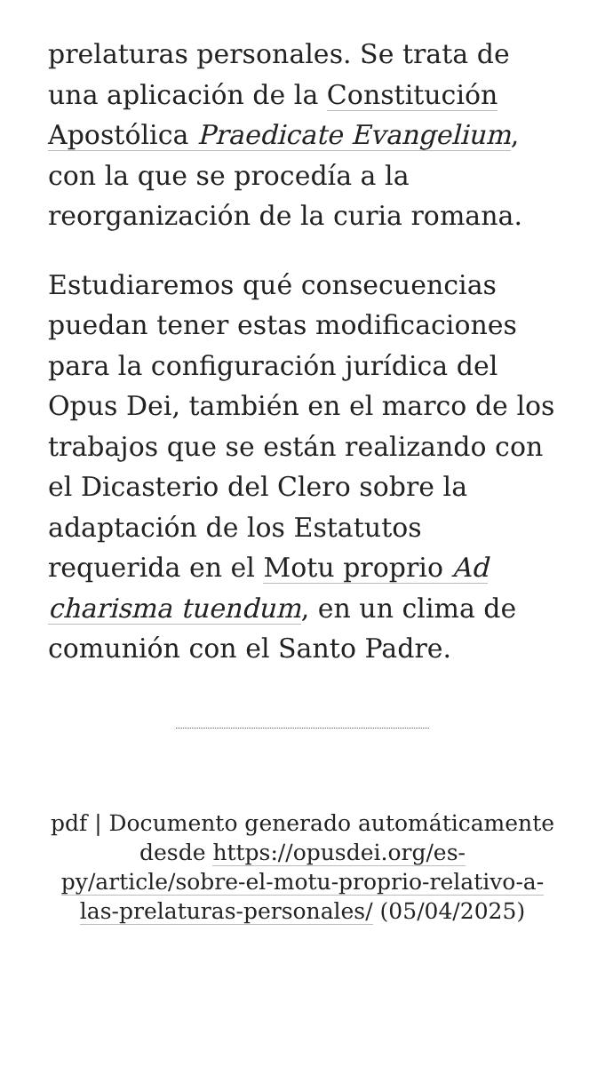prelaturas personales. Se trata de una aplicación de la Constitución Apostólica Praedicate Evangelium, con la que se procedía a la reorganización de la curia romana.
Estudiaremos qué consecuencias puedan tener estas modificaciones para la configuración jurídica del Opus Dei, también en el marco de los trabajos que se están realizando con el Dicasterio del Clero sobre la adaptación de los Estatutos requerida en el Motu proprio Ad charisma tuendum, en un clima de comunión con el Santo Padre.
pdf | Documento generado automáticamente desde https://opusdei.org/es-py/article/sobre-el-motu-proprio-relativo-a-las-prelaturas-personales/ (05/04/2025)